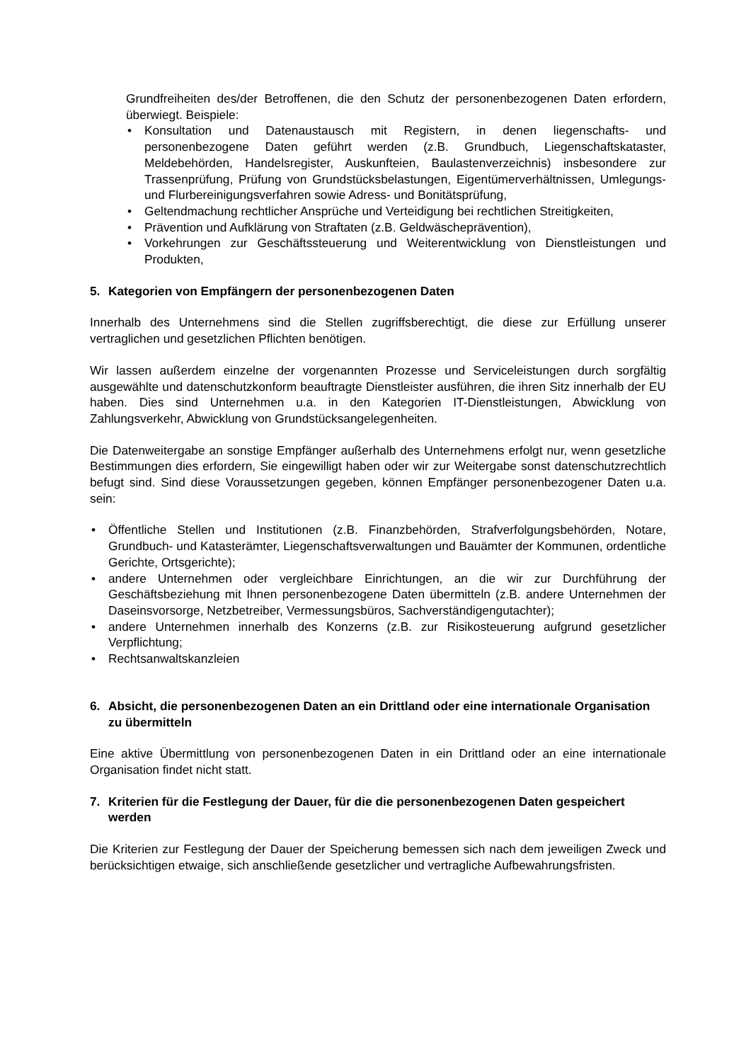Grundfreiheiten des/der Betroffenen, die den Schutz der personenbezogenen Daten erfordern, überwiegt. Beispiele:
• Konsultation und Datenaustausch mit Registern, in denen liegenschafts- und personenbezogene Daten geführt werden (z.B. Grundbuch, Liegenschaftskataster, Meldebehörden, Handelsregister, Auskunfteien, Baulastenverzeichnis) insbesondere zur Trassenprüfung, Prüfung von Grundstücksbelastungen, Eigentümerverhältnissen, Umlegungs- und Flurbereinigungsverfahren sowie Adress- und Bonitätsprüfung,
• Geltendmachung rechtlicher Ansprüche und Verteidigung bei rechtlichen Streitigkeiten,
• Prävention und Aufklärung von Straftaten (z.B. Geldwäscheprävention),
• Vorkehrungen zur Geschäftssteuerung und Weiterentwicklung von Dienstleistungen und Produkten,
5. Kategorien von Empfängern der personenbezogenen Daten
Innerhalb des Unternehmens sind die Stellen zugriffsberechtigt, die diese zur Erfüllung unserer vertraglichen und gesetzlichen Pflichten benötigen.
Wir lassen außerdem einzelne der vorgenannten Prozesse und Serviceleistungen durch sorgfältig ausgewählte und datenschutzkonform beauftragte Dienstleister ausführen, die ihren Sitz innerhalb der EU haben. Dies sind Unternehmen u.a. in den Kategorien IT-Dienstleistungen, Abwicklung von Zahlungsverkehr, Abwicklung von Grundstücksangelegenheiten.
Die Datenweitergabe an sonstige Empfänger außerhalb des Unternehmens erfolgt nur, wenn gesetzliche Bestimmungen dies erfordern, Sie eingewilligt haben oder wir zur Weitergabe sonst datenschutzrechtlich befugt sind. Sind diese Voraussetzungen gegeben, können Empfänger personenbezogener Daten u.a. sein:
• Öffentliche Stellen und Institutionen (z.B. Finanzbehörden, Strafverfolgungsbehörden, Notare, Grundbuch- und Katasterämter, Liegenschaftsverwaltungen und Bauämter der Kommunen, ordentliche Gerichte, Ortsgerichte);
• andere Unternehmen oder vergleichbare Einrichtungen, an die wir zur Durchführung der Geschäftsbeziehung mit Ihnen personenbezogene Daten übermitteln (z.B. andere Unternehmen der Daseinsvorsorge, Netzbetreiber, Vermessungsbüros, Sachverständigengutachter);
• andere Unternehmen innerhalb des Konzerns (z.B. zur Risikosteuerung aufgrund gesetzlicher Verpflichtung;
• Rechtsanwaltskanzleien
6. Absicht, die personenbezogenen Daten an ein Drittland oder eine internationale Organisation zu übermitteln
Eine aktive Übermittlung von personenbezogenen Daten in ein Drittland oder an eine internationale Organisation findet nicht statt.
7. Kriterien für die Festlegung der Dauer, für die die personenbezogenen Daten gespeichert werden
Die Kriterien zur Festlegung der Dauer der Speicherung bemessen sich nach dem jeweiligen Zweck und berücksichtigen etwaige, sich anschließende gesetzlicher und vertragliche Aufbewahrungsfristen.